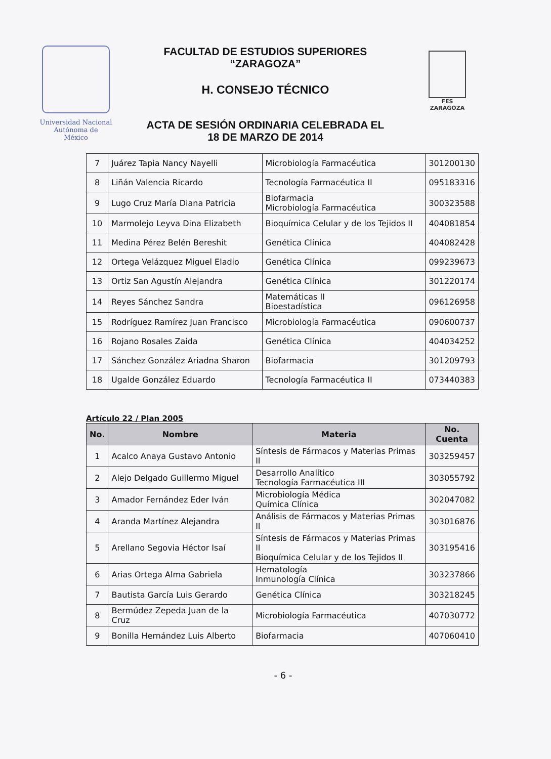Universidad Nacional
Autónoma de
México
FACULTAD DE ESTUDIOS SUPERIORES
“ZARAGOZA”
H. CONSEJO TÉCNICO
ACTA DE SESIÓN ORDINARIA CELEBRADA EL
18 DE MARZO DE 2014
FES
ZARAGOZA
| 7 | Juárez Tapia Nancy Nayelli | Microbiología Farmacéutica | 301200130 |
| 8 | Liñán Valencia Ricardo | Tecnología Farmacéutica II | 095183316 |
| 9 | Lugo Cruz María Diana Patricia | Biofarmacia Microbiología Farmacéutica | 300323588 |
| 10 | Marmolejo Leyva Dina Elizabeth | Bioquímica Celular y de los Tejidos II | 404081854 |
| 11 | Medina Pérez Belén Bereshit | Genética Clínica | 404082428 |
| 12 | Ortega Velázquez Miguel Eladio | Genética Clínica | 099239673 |
| 13 | Ortiz San Agustín Alejandra | Genética Clínica | 301220174 |
| 14 | Reyes Sánchez Sandra | Matemáticas II Bioestadística | 096126958 |
| 15 | Rodríguez Ramírez Juan Francisco | Microbiología Farmacéutica | 090600737 |
| 16 | Rojano Rosales Zaida | Genética Clínica | 404034252 |
| 17 | Sánchez González Ariadna Sharon | Biofarmacia | 301209793 |
| 18 | Ugalde González Eduardo | Tecnología Farmacéutica II | 073440383 |
Artículo 22 / Plan 2005
| No. | Nombre | Materia | No. Cuenta |
| --- | --- | --- | --- |
| 1 | Acalco Anaya Gustavo Antonio | Síntesis de Fármacos y Materias Primas II | 303259457 |
| 2 | Alejo Delgado Guillermo Miguel | Desarrollo Analítico Tecnología Farmacéutica III | 303055792 |
| 3 | Amador Fernández Eder Iván | Microbiología Médica Química Clínica | 302047082 |
| 4 | Aranda Martínez Alejandra | Análisis de Fármacos y Materias Primas II | 303016876 |
| 5 | Arellano Segovia Héctor Isaí | Síntesis de Fármacos y Materias Primas II Bioquímica Celular y de los Tejidos II | 303195416 |
| 6 | Arias Ortega Alma Gabriela | Hematología Inmunología Clínica | 303237866 |
| 7 | Bautista García Luis Gerardo | Genética Clínica | 303218245 |
| 8 | Bermúdez Zepeda Juan de la Cruz | Microbiología Farmacéutica | 407030772 |
| 9 | Bonilla Hernández Luis Alberto | Biofarmacia | 407060410 |
- 6 -